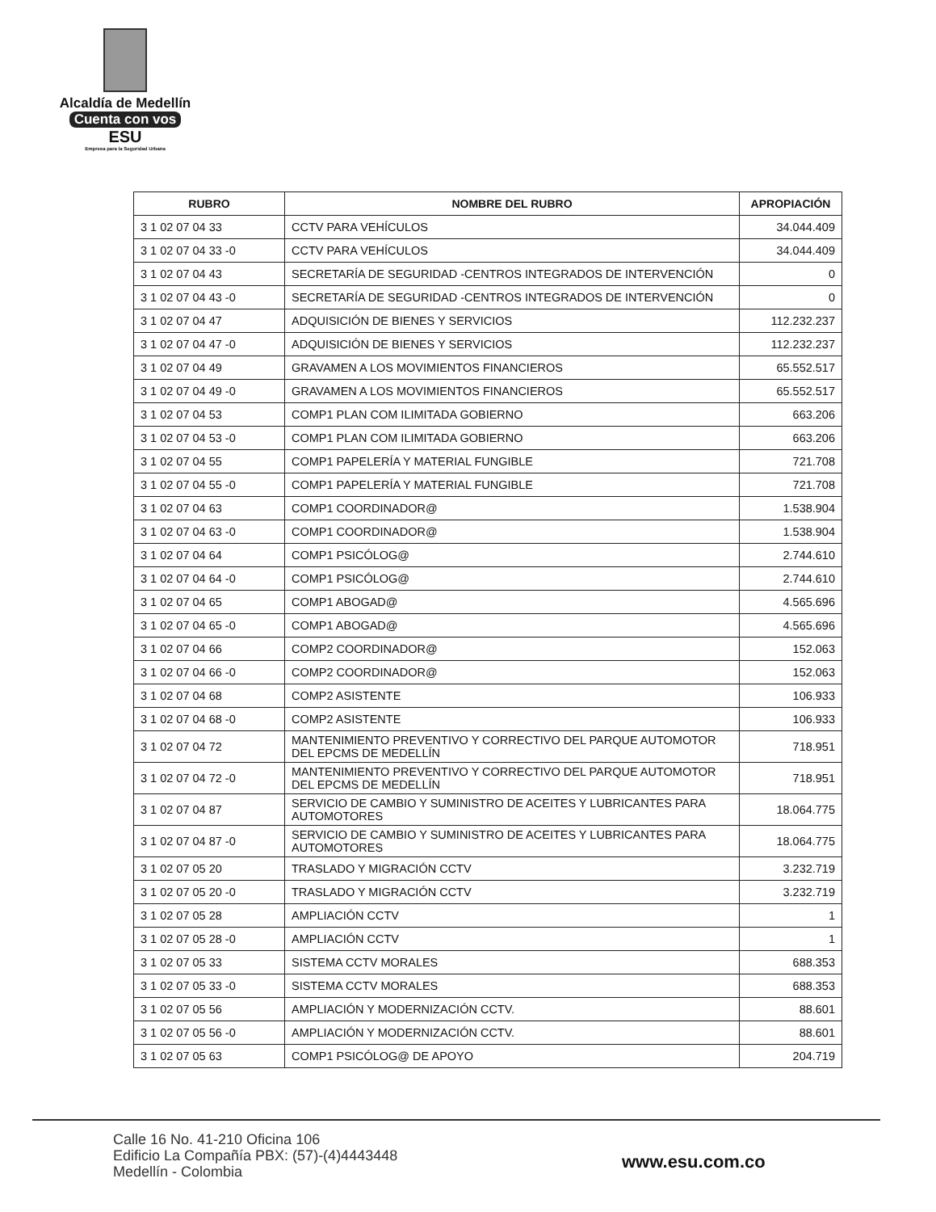Alcaldía de Medellín
Cuenta con vos
ESU
Empresa para la Seguridad Urbana
| RUBRO | NOMBRE DEL RUBRO | APROPIACIÓN |
| --- | --- | --- |
| 3 1 02 07 04 33 | CCTV PARA VEHÍCULOS | 34.044.409 |
| 3 1 02 07 04 33 -0 | CCTV PARA VEHÍCULOS | 34.044.409 |
| 3 1 02 07 04 43 | SECRETARÍA DE SEGURIDAD -CENTROS INTEGRADOS DE INTERVENCIÓN | 0 |
| 3 1 02 07 04 43 -0 | SECRETARÍA DE SEGURIDAD -CENTROS INTEGRADOS DE INTERVENCIÓN | 0 |
| 3 1 02 07 04 47 | ADQUISICIÓN DE BIENES Y SERVICIOS | 112.232.237 |
| 3 1 02 07 04 47 -0 | ADQUISICIÓN DE BIENES Y SERVICIOS | 112.232.237 |
| 3 1 02 07 04 49 | GRAVAMEN A LOS MOVIMIENTOS FINANCIEROS | 65.552.517 |
| 3 1 02 07 04 49 -0 | GRAVAMEN A LOS MOVIMIENTOS FINANCIEROS | 65.552.517 |
| 3 1 02 07 04 53 | COMP1 PLAN COM ILIMITADA GOBIERNO | 663.206 |
| 3 1 02 07 04 53 -0 | COMP1 PLAN COM ILIMITADA GOBIERNO | 663.206 |
| 3 1 02 07 04 55 | COMP1 PAPELERÍA Y MATERIAL FUNGIBLE | 721.708 |
| 3 1 02 07 04 55 -0 | COMP1 PAPELERÍA Y MATERIAL FUNGIBLE | 721.708 |
| 3 1 02 07 04 63 | COMP1 COORDINADOR@ | 1.538.904 |
| 3 1 02 07 04 63 -0 | COMP1 COORDINADOR@ | 1.538.904 |
| 3 1 02 07 04 64 | COMP1 PSICÓLOG@ | 2.744.610 |
| 3 1 02 07 04 64 -0 | COMP1 PSICÓLOG@ | 2.744.610 |
| 3 1 02 07 04 65 | COMP1 ABOGAD@ | 4.565.696 |
| 3 1 02 07 04 65 -0 | COMP1 ABOGAD@ | 4.565.696 |
| 3 1 02 07 04 66 | COMP2 COORDINADOR@ | 152.063 |
| 3 1 02 07 04 66 -0 | COMP2 COORDINADOR@ | 152.063 |
| 3 1 02 07 04 68 | COMP2 ASISTENTE | 106.933 |
| 3 1 02 07 04 68 -0 | COMP2 ASISTENTE | 106.933 |
| 3 1 02 07 04 72 | MANTENIMIENTO PREVENTIVO Y CORRECTIVO DEL PARQUE AUTOMOTOR DEL EPCMS DE MEDELLÍN | 718.951 |
| 3 1 02 07 04 72 -0 | MANTENIMIENTO PREVENTIVO Y CORRECTIVO DEL PARQUE AUTOMOTOR DEL EPCMS DE MEDELLÍN | 718.951 |
| 3 1 02 07 04 87 | SERVICIO DE CAMBIO Y SUMINISTRO DE ACEITES Y LUBRICANTES PARA AUTOMOTORES | 18.064.775 |
| 3 1 02 07 04 87 -0 | SERVICIO DE CAMBIO Y SUMINISTRO DE ACEITES Y LUBRICANTES PARA AUTOMOTORES | 18.064.775 |
| 3 1 02 07 05 20 | TRASLADO Y MIGRACIÓN CCTV | 3.232.719 |
| 3 1 02 07 05 20 -0 | TRASLADO Y MIGRACIÓN CCTV | 3.232.719 |
| 3 1 02 07 05 28 | AMPLIACIÓN CCTV | 1 |
| 3 1 02 07 05 28 -0 | AMPLIACIÓN CCTV | 1 |
| 3 1 02 07 05 33 | SISTEMA CCTV MORALES | 688.353 |
| 3 1 02 07 05 33 -0 | SISTEMA CCTV MORALES | 688.353 |
| 3 1 02 07 05 56 | AMPLIACIÓN Y MODERNIZACIÓN CCTV. | 88.601 |
| 3 1 02 07 05 56 -0 | AMPLIACIÓN Y MODERNIZACIÓN CCTV. | 88.601 |
| 3 1 02 07 05 63 | COMP1 PSICÓLOG@ DE APOYO | 204.719 |
Calle 16 No. 41-210 Oficina 106
Edificio La Compañía PBX: (57)-(4)4443448
Medellín - Colombia
www.esu.com.co